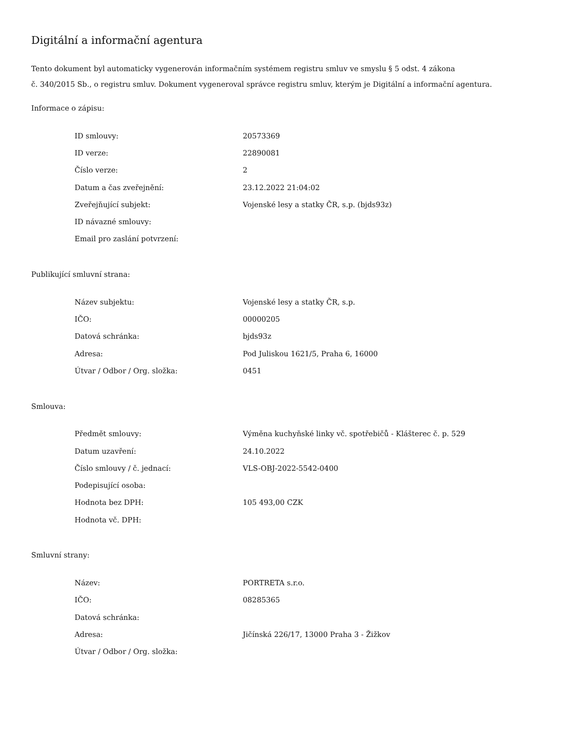Digitální a informační agentura
Tento dokument byl automaticky vygenerován informačním systémem registru smluv ve smyslu § 5 odst. 4 zákona
č. 340/2015 Sb., o registru smluv. Dokument vygeneroval správce registru smluv, kterým je Digitální a informační agentura.
Informace o zápisu:
| ID smlouvy: | 20573369 |
| ID verze: | 22890081 |
| Číslo verze: | 2 |
| Datum a čas zveřejnění: | 23.12.2022 21:04:02 |
| Zveřejňující subjekt: | Vojenské lesy a statky ČR, s.p. (bjds93z) |
| ID návazné smlouvy: | |
| Email pro zaslání potvrzení: | |
Publikující smluvní strana:
| Název subjektu: | Vojenské lesy a statky ČR, s.p. |
| IČO: | 00000205 |
| Datová schránka: | bjds93z |
| Adresa: | Pod Juliskou 1621/5, Praha 6, 16000 |
| Útvar / Odbor / Org. složka: | 0451 |
Smlouva:
| Předmět smlouvy: | Výměna kuchyňské linky vč. spotřebičů - Klášterec č. p. 529 |
| Datum uzavření: | 24.10.2022 |
| Číslo smlouvy / č. jednací: | VLS-OBJ-2022-5542-0400 |
| Podepisující osoba: | |
| Hodnota bez DPH: | 105 493,00 CZK |
| Hodnota vč. DPH: | |
Smluvní strany:
| Název: | PORTRETA s.r.o. |
| IČO: | 08285365 |
| Datová schránka: | |
| Adresa: | Jičínská 226/17, 13000 Praha 3 - Žižkov |
| Útvar / Odbor / Org. složka: | |